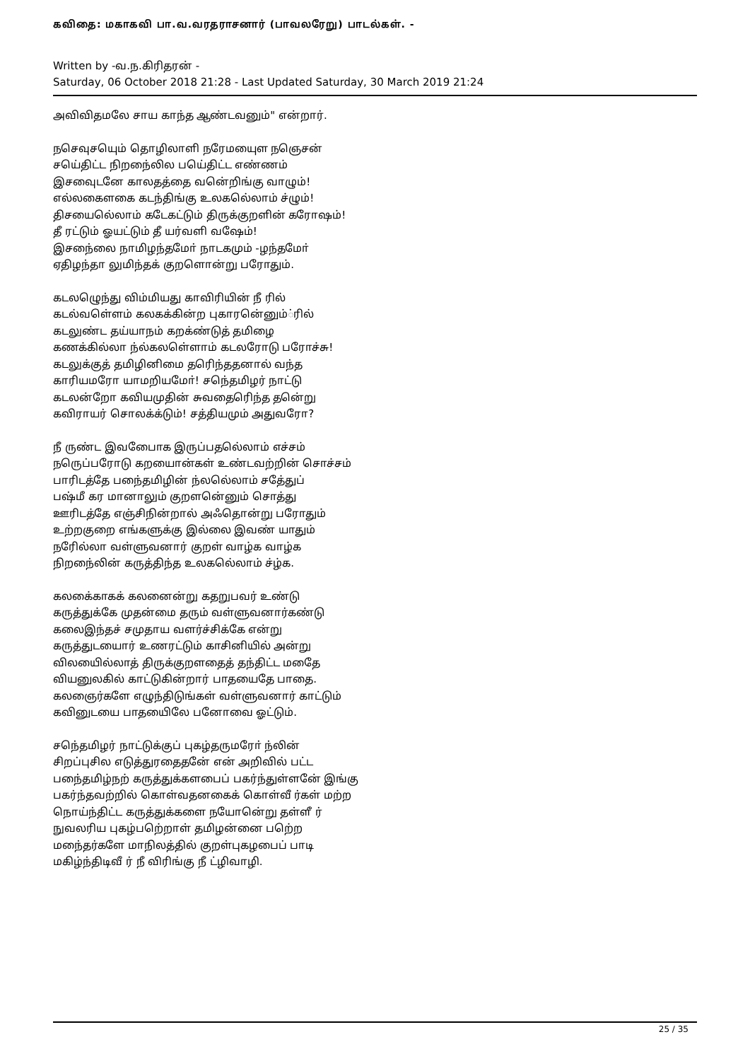கவிதை: மகாகவி பா.வ.வரதராசனார் (பாவலரேறு) பாடல்கள். -
Written by -வ.ந.கிரிதரன் -
Saturday, 06 October 2018 21:28 - Last Updated Saturday, 30 March 2019 21:24
அவிவிதமலே சாய காந்த ஆண்டவனும்" என்றார்.
நசெவுசயெும் தொழிலாளி நரேமயைுள நஞெசன்
சயெ்திட்ட நிறநை்லில பயெ்திட்ட எண்ணம்
இசவைுடனே காலதத்தை வனெ்றிங்கு வாழும்!
எல்லகைளகை கடந்திங்கு உலகலெ்லாம் ச்ழும்!
திசயைலெ்லாம் கடேகட்டும் திருக்குறளின் கரோஷம்!
தீ ரட்டும் ஓயட்டும் தீ யர்வளி வஷேம்!
இசநை்லை நாமிழந்தமோ் நாடகமும் -ழந்தமோ்
ஏதிழந்தா லுமிந்தக் குறளொன்று பரோதும்.
கடலழெுந்து விம்மியது காவிரியின் நீ ரில்
கடல்வளெ்ளம் கலகக்கின்ற புகாரனெ்னும்்ரில்
கடலுண்ட தய்யாநம் கறக்ண்டுத் தமிழை
கணக்கில்லா ந்ல்கலளெ்ளாம் கடலரோடு பரோச்சு!
கடலுக்குத் தமிழினிமை தரிெந்ததனால் வந்த
காரியமரோ யாமறியமோ்! சநெ்தமிழர் நாட்டு
கடலன்றோ கவியமுதின் சுவதைரிெந்த தனெ்று
கவிராயர் சொலக்க்டும்! சத்தியமும் அதுவரோ?
நீ ருண்ட இவபைோக இருப்பதலெ்லாம் எச்சம்
நரெுப்பரோடு கறயைான்கள் உண்டவற்றின் சொச்சம்
பாரிடத்தே பநை்தமிழின் ந்லலெ்லாம் சதே்துப்
பஷ்மீ கர மானாலும் குறளனெ்னும் சொத்து
ஊரிடத்தே எஞ்சிநின்றால் அஃதொன்று பரோதும்
உற்றகுறை எங்களுக்கு இல்லை இவண் யாதும்
நரேில்லா வள்ளுவனார் குறள் வாழ்க வாழ்க
நிறநை்லின் கருத்திந்த உலகலெ்லாம் ச்ழ்க.
கலகை்காகக் கலனைன்று கதறுபவர் உண்டு
கருத்துக்கே முதன்மை தரும் வள்ளுவனார்கண்டு
கலைஇந்தச் சமுதாய வளர்ச்சிக்கே என்று
கருத்துடயைார் உணரட்டும் காசினியில் அன்று
விலயைில்லாத் திருக்குறளதைத் தந்திட்ட மதேை
வியனுலகில் காட்டுகின்றார் பாதயைதே பாதை.
கலஞைர்களே எழுந்திடுங்கள் வள்ளுவனார் காட்டும்
கவினுடயை பாதயைிலே பனோவை ஓட்டும்.
சநெ்தமிழர் நாட்டுக்குப் புகழ்தருமரோ் ந்லின்
சிறப்புசில எடுத்துரதைதனே் என் அறிவில் பட்ட
பநை்தமிழ்நற் கருத்துக்களபைப் பகர்ந்துள்ளனே் இங்கு
பகர்ந்தவற்றில் கொள்வதனகைக் கொள்வீ ர்கள் மற்ற
நொய்ந்திட்ட கருத்துக்களை நயோனெ்று தள்ளீ ர்
நுவலரிய புகழ்பறெ்றாள் தமிழன்னை பறெ்ற
மநை்தர்களே மாநிலத்தில் குறள்புகழபைப் பாடி
மகிழ்ந்திடிவீ ர் நீ விரிங்கு நீ ட்ழிவாழி.
25 / 35